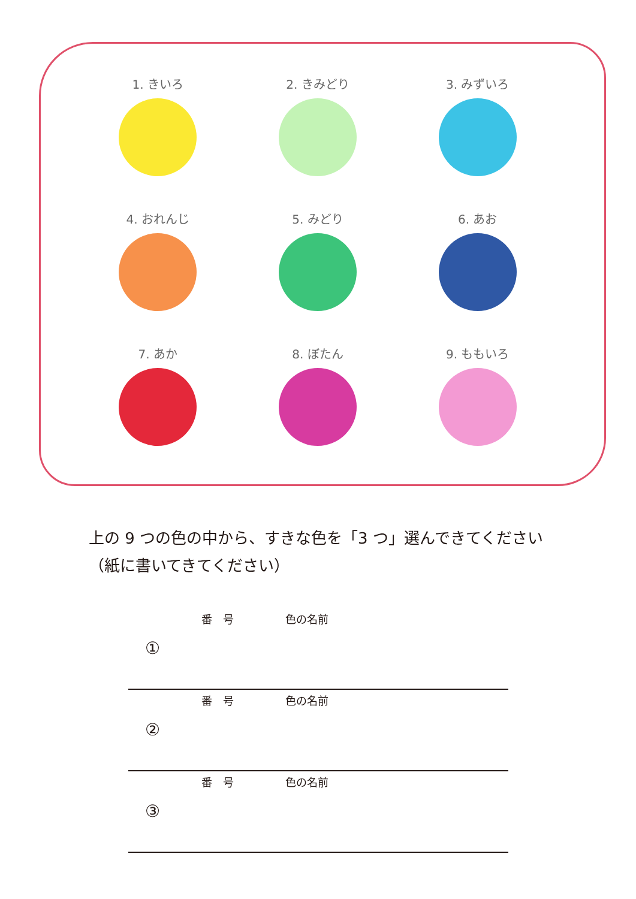1. きいろ
2. きみどり
3. みずいろ
4. おれんじ
5. みどり
6. あお
7. あか
8. ぼたん
9. ももいろ
上の 9 つの色の中から、すきな色を「3 つ」選んできてください
（紙に書いてきてください）
番　号 色の名前
①
番　号 色の名前
②
番　号 色の名前
③